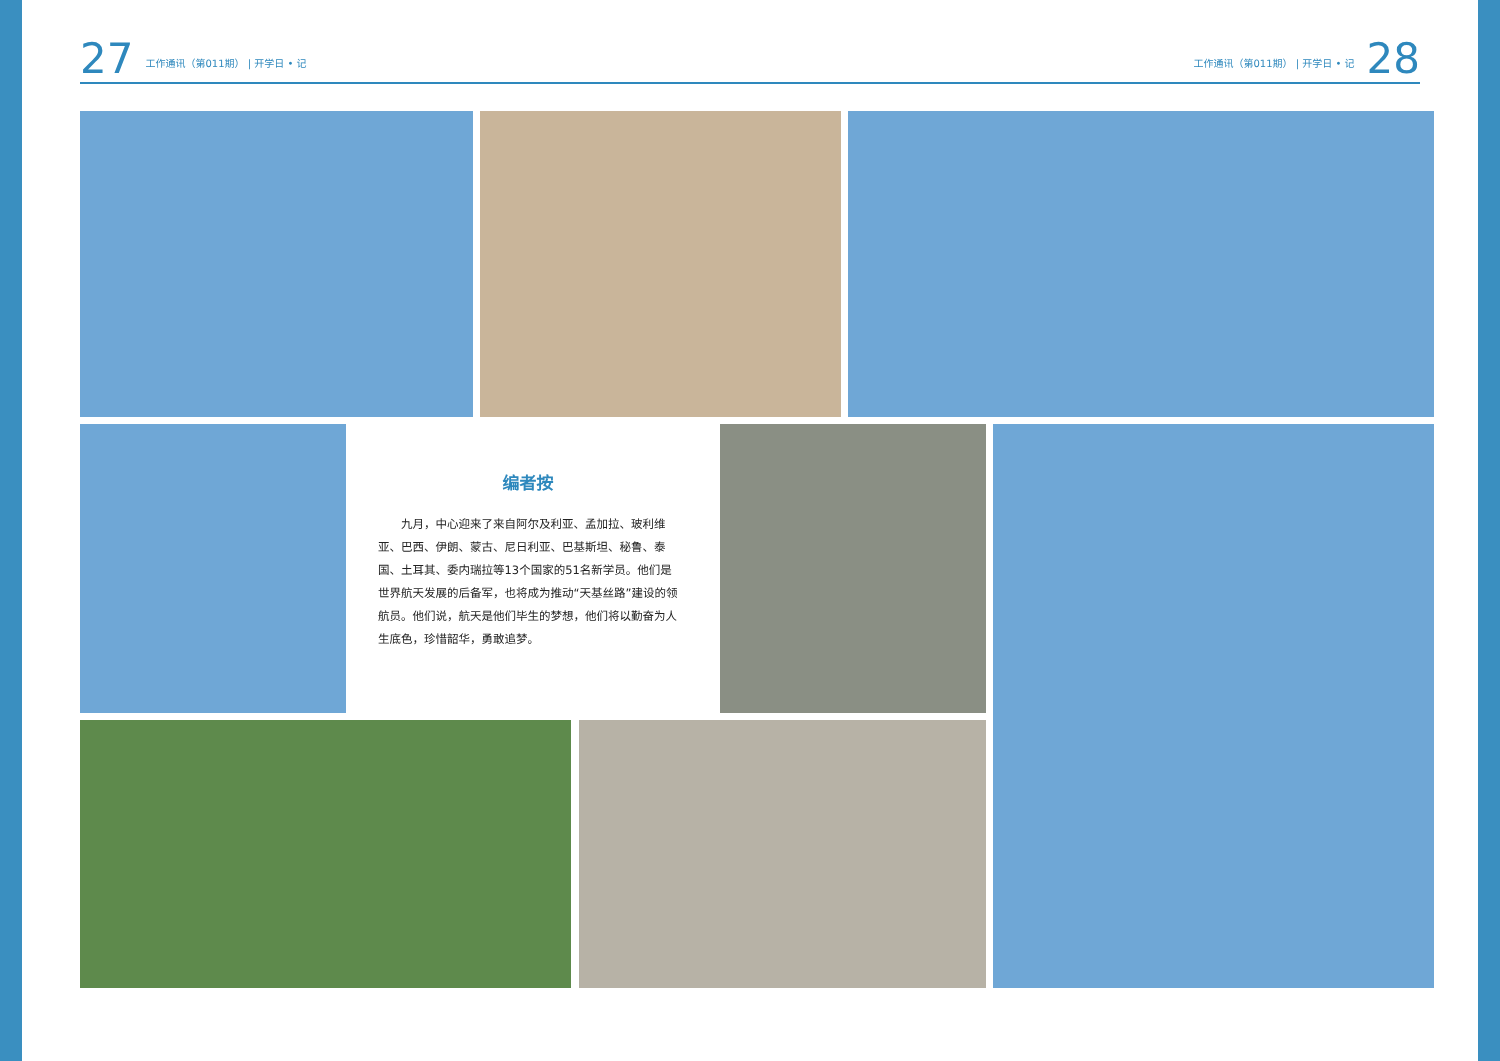27 工作通讯（第011期） | 开学日 • 记
工作通讯（第011期） | 开学日 • 记 28
编者按
九月，中心迎来了来自阿尔及利亚、孟加拉、玻利维亚、巴西、伊朗、蒙古、尼日利亚、巴基斯坦、秘鲁、泰国、土耳其、委内瑞拉等13个国家的51名新学员。他们是世界航天发展的后备军，也将成为推动“天基丝路”建设的领航员。他们说，航天是他们毕生的梦想，他们将以勤奋为人生底色，珍惜韶华，勇敢追梦。